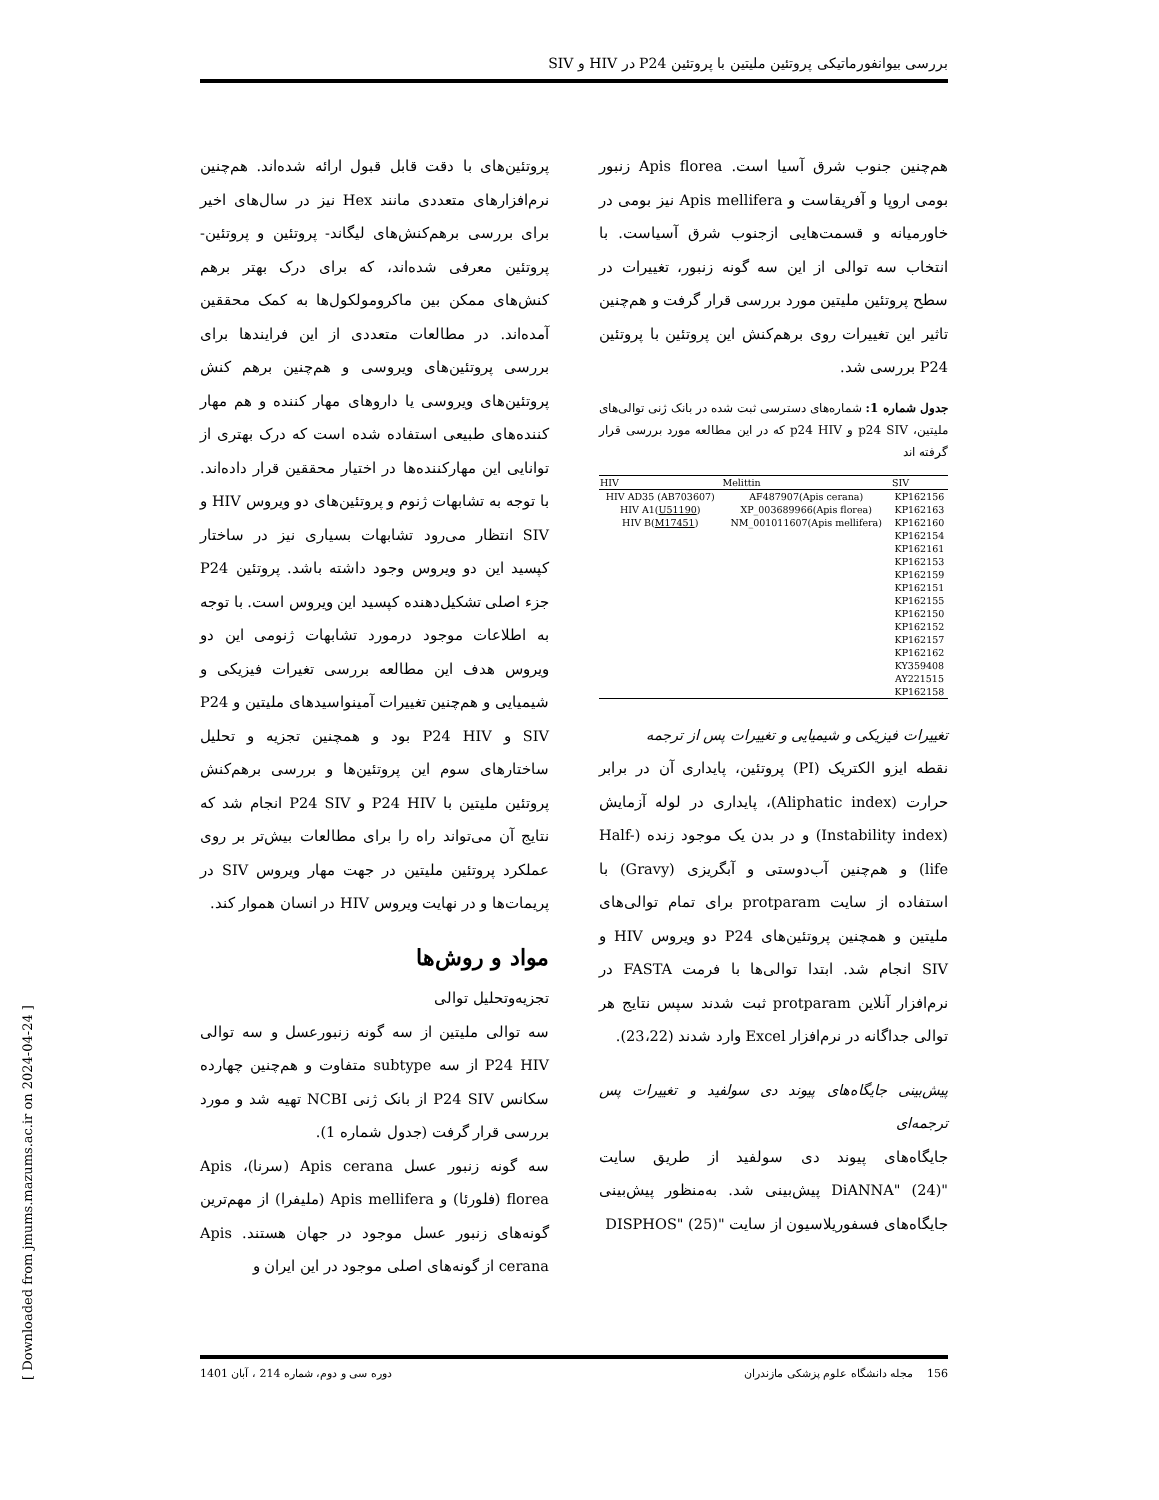بررسی بیوانفورماتیکی پروتئین ملیتین با پروتئین P24 در HIV و SIV
پروتئین‌های با دقت قابل قبول ارائه شده‌اند. هم‌چنین نرم‌افزارهای متعددی مانند Hex نیز در سال‌های اخیر برای بررسی برهم‌کنش‌های لیگاند- پروتئین و پروتئین- پروتئین معرفی شده‌اند، که برای درک بهتر برهم کنش‌های ممکن بین ماکرومولکول‌ها به کمک محققین آمده‌اند. در مطالعات متعددی از این فرایندها برای بررسی پروتئین‌های ویروسی و هم‌چنین برهم کنش پروتئین‌های ویروسی یا داروهای مهار کننده و هم مهار کننده‌های طبیعی استفاده شده است که درک بهتری از توانایی این مهارکننده‌ها در اختیار محققین قرار داده‌اند. با توجه به تشابهات ژنوم و پروتئین‌های دو ویروس HIV و SIV انتظار می‌رود تشابهات بسیاری نیز در ساختار کپسید این دو ویروس وجود داشته باشد. پروتئین P24 جزء اصلی تشکیل‌دهنده کپسید این ویروس است. با توجه به اطلاعات موجود درمورد تشابهات ژنومی این دو ویروس هدف این مطالعه بررسی تغیرات فیزیکی و شیمیایی و هم‌چنین تغییرات آمینواسیدهای ملیتین و P24 SIV و P24 HIV بود و همچنین تجزیه و تحلیل ساختارهای سوم این پروتئین‌ها و بررسی برهم‌کنش پروتئین ملیتین با P24 HIV و P24 SIV انجام شد که نتایج آن می‌تواند راه را برای مطالعات بیش‌تر بر روی عملکرد پروتئین ملیتین در جهت مهار ویروس SIV در پریمات‌ها و در نهایت ویروس HIV در انسان هموار کند.
مواد و روش‌ها
تجزیه‌وتحلیل توالی
سه توالی ملیتین از سه گونه زنبورعسل و سه توالی P24 HIV از سه subtype متفاوت و هم‌چنین چهارده سکانس P24 SIV از بانک ژنی NCBI تهیه شد و مورد بررسی قرار گرفت (جدول شماره 1).
سه گونه زنبور عسل Apis cerana (سرنا)، Apis florea (فلورئا) و Apis mellifera (ملیفرا) از مهم‌ترین گونه‌های زنبور عسل موجود در جهان هستند. Apis cerana از گونه‌های اصلی موجود در این ایران و
هم‌چنین جنوب شرق آسیا است. Apis florea زنبور بومی اروپا و آفریقاست و Apis mellifera نیز بومی در خاورمیانه و قسمت‌هایی ازجنوب شرق آسیاست. با انتخاب سه توالی از این سه گونه زنبور، تغییرات در سطح پروتئین ملیتین مورد بررسی قرار گرفت و هم‌چنین تاثیر این تغییرات روی برهم‌کنش این پروتئین با پروتئین P24 بررسی شد.
جدول شماره 1: شماره‌های دسترسی ثبت شده در بانک ژنی توالی‌های ملیتین، p24 SIV و p24 HIV که در این مطالعه مورد بررسی قرار گرفته اند
| HIV | Melittin | SIV |
| --- | --- | --- |
| HIV AD35 (AB703607) | AF487907(Apis cerana) | KP162156 |
| HIV A1( U51190 ) | XP_003689966(Apis florea) | KP162163 |
| HIV B( M17451 ) | NM_001011607(Apis mellifera) | KP162160 |
| | | KP162154 |
| | | KP162161 |
| | | KP162153 |
| | | KP162159 |
| | | KP162151 |
| | | KP162155 |
| | | KP162150 |
| | | KP162152 |
| | | KP162157 |
| | | KP162162 |
| | | KY359408 |
| | | AY221515 |
| | | KP162158 |
تغییرات فیزیکی و شیمیایی و تغییرات پس از ترجمه
نقطه ایزو الکتریک (PI) پروتئین، پایداری آن در برابر حرارت (Aliphatic index)، پایداری در لوله آزمایش (Instability index) و در بدن یک موجود زنده (Half-life) و هم‌چنین آب‌دوستی و آبگریزی (Gravy) با استفاده از سایت protparam برای تمام توالی‌های ملیتین و همچنین پروتئین‌های P24 دو ویروس HIV و SIV انجام شد. ابتدا توالی‌ها با فرمت FASTA در نرم‌افزار آنلاین protparam ثبت شدند سپس نتایج هر توالی جداگانه در نرم‌افزار Excel وارد شدند (23،22).
پیش‌بینی جایگاه‌های پیوند دی سولفید و تغییرات پس ترجمه‌ای
جایگاه‌های پیوند دی سولفید از طریق سایت "DiANNA" (24) پیش‌بینی شد. به‌منظور پیش‌بینی جایگاه‌های فسفوریلاسیون از سایت "DISPHOS" (25)
156 مجله دانشگاه علوم پزشکی مازندران دوره سی و دوم، شماره 214 ، آبان 1401
[ Downloaded from jmums.mazums.ac.ir on 2024-04-24 ]